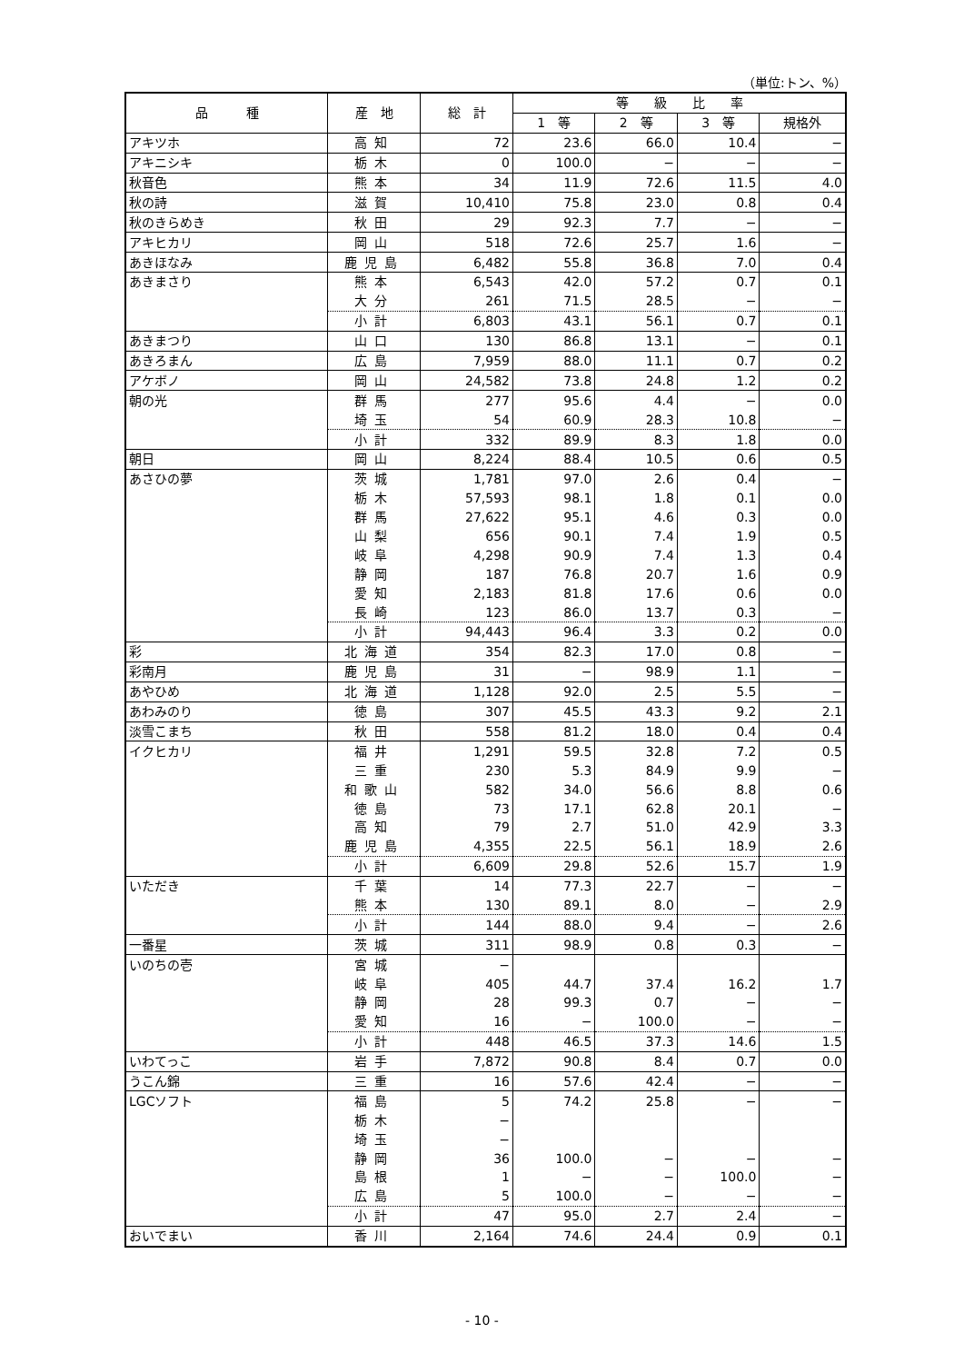（単位:トン、%）
| 品 種 | 産 地 | 総 計 | 等 級 比 率 | | | |
| --- | --- | --- | --- | --- | --- | --- |
| | | | 1 等 | 2 等 | 3 等 | 規格外 |
| アキツホ | 高知 | 72 | 23.6 | 66.0 | 10.4 | − |
| アキニシキ | 栃木 | 0 | 100.0 | − | − | − |
| 秋音色 | 熊本 | 34 | 11.9 | 72.6 | 11.5 | 4.0 |
| 秋の詩 | 滋賀 | 10,410 | 75.8 | 23.0 | 0.8 | 0.4 |
| 秋のきらめき | 秋田 | 29 | 92.3 | 7.7 | − | − |
| アキヒカリ | 岡山 | 518 | 72.6 | 25.7 | 1.6 | − |
| あきほなみ | 鹿児島 | 6,482 | 55.8 | 36.8 | 7.0 | 0.4 |
| あきまさり | 熊本 | 6,543 | 42.0 | 57.2 | 0.7 | 0.1 |
| | 大分 | 261 | 71.5 | 28.5 | − | − |
| | 小計 | 6,803 | 43.1 | 56.1 | 0.7 | 0.1 |
| あきまつり | 山口 | 130 | 86.8 | 13.1 | − | 0.1 |
| あきろまん | 広島 | 7,959 | 88.0 | 11.1 | 0.7 | 0.2 |
| アケボノ | 岡山 | 24,582 | 73.8 | 24.8 | 1.2 | 0.2 |
| 朝の光 | 群馬 | 277 | 95.6 | 4.4 | − | 0.0 |
| | 埼玉 | 54 | 60.9 | 28.3 | 10.8 | − |
| | 小計 | 332 | 89.9 | 8.3 | 1.8 | 0.0 |
| 朝日 | 岡山 | 8,224 | 88.4 | 10.5 | 0.6 | 0.5 |
| あさひの夢 | 茨城 | 1,781 | 97.0 | 2.6 | 0.4 | − |
| | 栃木 | 57,593 | 98.1 | 1.8 | 0.1 | 0.0 |
| | 群馬 | 27,622 | 95.1 | 4.6 | 0.3 | 0.0 |
| | 山梨 | 656 | 90.1 | 7.4 | 1.9 | 0.5 |
| | 岐阜 | 4,298 | 90.9 | 7.4 | 1.3 | 0.4 |
| | 静岡 | 187 | 76.8 | 20.7 | 1.6 | 0.9 |
| | 愛知 | 2,183 | 81.8 | 17.6 | 0.6 | 0.0 |
| | 長崎 | 123 | 86.0 | 13.7 | 0.3 | − |
| | 小計 | 94,443 | 96.4 | 3.3 | 0.2 | 0.0 |
| 彩 | 北海道 | 354 | 82.3 | 17.0 | 0.8 | − |
| 彩南月 | 鹿児島 | 31 | − | 98.9 | 1.1 | − |
| あやひめ | 北海道 | 1,128 | 92.0 | 2.5 | 5.5 | − |
| あわみのり | 徳島 | 307 | 45.5 | 43.3 | 9.2 | 2.1 |
| 淡雪こまち | 秋田 | 558 | 81.2 | 18.0 | 0.4 | 0.4 |
| イクヒカリ | 福井 | 1,291 | 59.5 | 32.8 | 7.2 | 0.5 |
| | 三重 | 230 | 5.3 | 84.9 | 9.9 | − |
| | 和歌山 | 582 | 34.0 | 56.6 | 8.8 | 0.6 |
| | 徳島 | 73 | 17.1 | 62.8 | 20.1 | − |
| | 高知 | 79 | 2.7 | 51.0 | 42.9 | 3.3 |
| | 鹿児島 | 4,355 | 22.5 | 56.1 | 18.9 | 2.6 |
| | 小計 | 6,609 | 29.8 | 52.6 | 15.7 | 1.9 |
| いただき | 千葉 | 14 | 77.3 | 22.7 | − | − |
| | 熊本 | 130 | 89.1 | 8.0 | − | 2.9 |
| | 小計 | 144 | 88.0 | 9.4 | − | 2.6 |
| 一番星 | 茨城 | 311 | 98.9 | 0.8 | 0.3 | − |
| いのちの壱 | 宮城 | − | | | | |
| | 岐阜 | 405 | 44.7 | 37.4 | 16.2 | 1.7 |
| | 静岡 | 28 | 99.3 | 0.7 | − | − |
| | 愛知 | 16 | − | 100.0 | − | − |
| | 小計 | 448 | 46.5 | 37.3 | 14.6 | 1.5 |
| いわてっこ | 岩手 | 7,872 | 90.8 | 8.4 | 0.7 | 0.0 |
| うこん錦 | 三重 | 16 | 57.6 | 42.4 | − | − |
| LGCソフト | 福島 | 5 | 74.2 | 25.8 | − | − |
| | 栃木 | − | | | | |
| | 埼玉 | − | | | | |
| | 静岡 | 36 | 100.0 | − | − | − |
| | 島根 | 1 | − | − | 100.0 | − |
| | 広島 | 5 | 100.0 | − | − | − |
| | 小計 | 47 | 95.0 | 2.7 | 2.4 | − |
| おいでまい | 香川 | 2,164 | 74.6 | 24.4 | 0.9 | 0.1 |
- 10 -